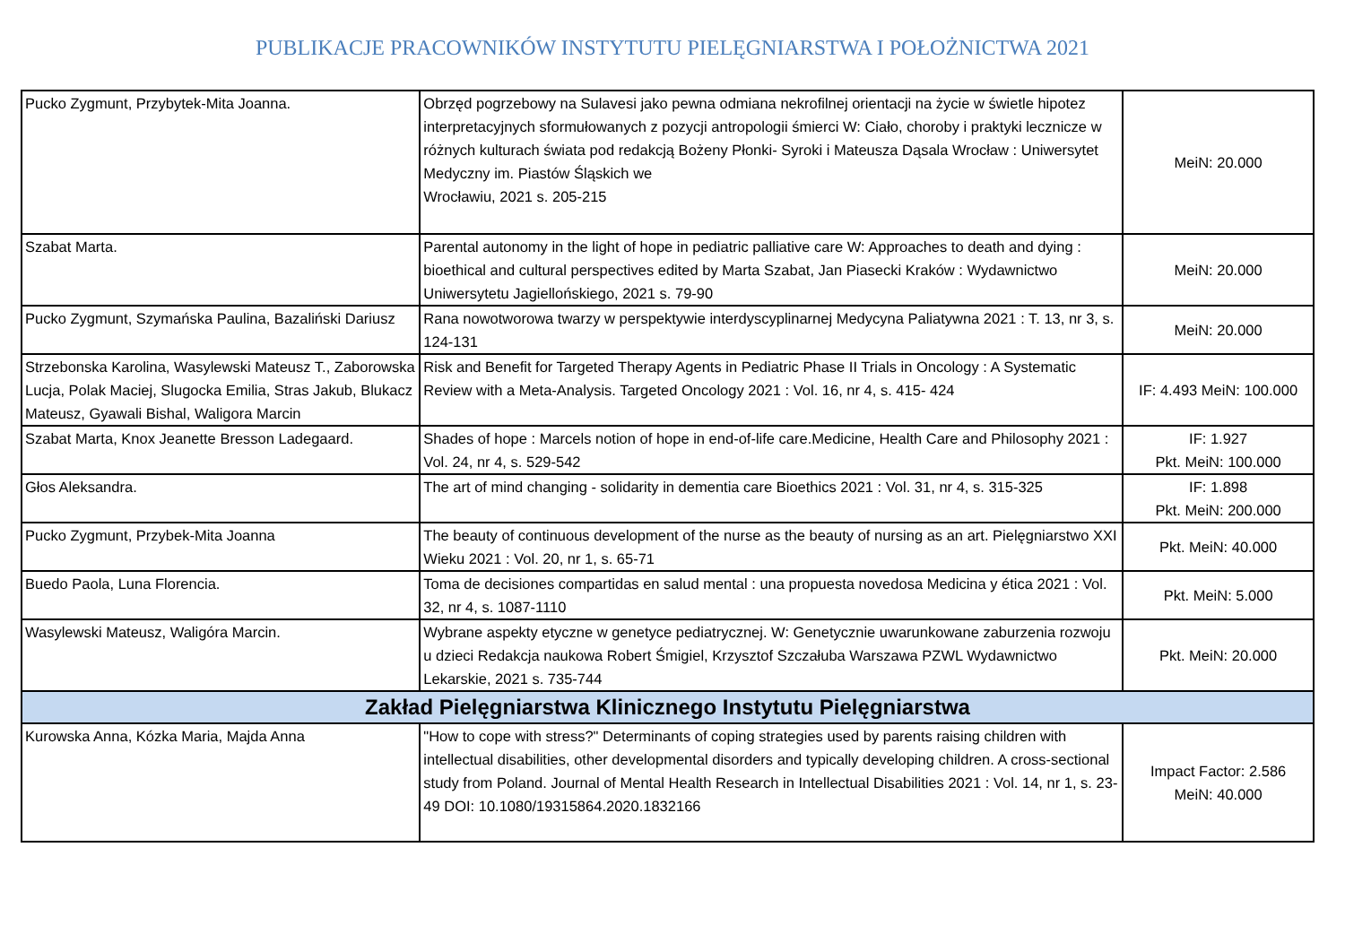PUBLIKACJE PRACOWNIKÓW INSTYTUTU PIELĘGNIARSTWA I POŁOŻNICTWA 2021
| Pucko Zygmunt, Przybytek-Mita Joanna. | Obrzęd pogrzebowy na Sulavesi jako pewna odmiana nekrofilnej orientacji na życie w świetle hipotez interpretacyjnych sformułowanych z pozycji antropologii śmierci W: Ciało, choroby i praktyki lecznicze w różnych kulturach świata pod redakcją Bożeny Płonki- Syroki i Mateusza Dąsala Wrocław : Uniwersytet Medyczny im. Piastów Śląskich we Wrocławiu, 2021 s. 205-215 | MeiN: 20.000 |
| Szabat Marta. | Parental autonomy in the light of hope in pediatric palliative care W: Approaches to death and dying : bioethical and cultural perspectives edited by Marta Szabat, Jan Piasecki Kraków : Wydawnictwo Uniwersytetu Jagiellońskiego, 2021 s. 79-90 | MeiN: 20.000 |
| Pucko Zygmunt, Szymańska Paulina, Bazaliński Dariusz | Rana nowotworowa twarzy w perspektywie interdyscyplinarnej Medycyna Paliatywna 2021 : T. 13, nr 3, s. 124-131 | MeiN: 20.000 |
| Strzebonska Karolina, Wasylewski Mateusz T., Zaborowska Lucja, Polak Maciej, Slugocka Emilia, Stras Jakub, Blukacz Mateusz, Gyawali Bishal, Waligora Marcin | Risk and Benefit for Targeted Therapy Agents in Pediatric Phase II Trials in Oncology : A Systematic Review with a Meta-Analysis. Targeted Oncology 2021 : Vol. 16, nr 4, s. 415- 424 | IF: 4.493 MeiN: 100.000 |
| Szabat Marta, Knox Jeanette Bresson Ladegaard. | Shades of hope : Marcels notion of hope in end-of-life care.Medicine, Health Care and Philosophy 2021 : Vol. 24, nr 4, s. 529-542 | IF: 1.927 Pkt. MeiN: 100.000 |
| Głos Aleksandra. | The art of mind changing - solidarity in dementia care Bioethics 2021 : Vol. 31, nr 4, s. 315-325 | IF: 1.898 Pkt. MeiN: 200.000 |
| Pucko Zygmunt, Przybek-Mita Joanna | The beauty of continuous development of the nurse as the beauty of nursing as an art. Pielęgniarstwo XXI Wieku 2021 : Vol. 20, nr 1, s. 65-71 | Pkt. MeiN: 40.000 |
| Buedo Paola, Luna Florencia. | Toma de decisiones compartidas en salud mental : una propuesta novedosa Medicina y ética 2021 : Vol. 32, nr 4, s. 1087-1110 | Pkt. MeiN: 5.000 |
| Wasylewski Mateusz, Waligóra Marcin. | Wybrane aspekty etyczne w genetyce pediatrycznej. W: Genetycznie uwarunkowane zaburzenia rozwoju u dzieci Redakcja naukowa Robert Śmigiel, Krzysztof Szczałuba Warszawa PZWL Wydawnictwo Lekarskie, 2021 s. 735-744 | Pkt. MeiN: 20.000 |
| Zakład Pielęgniarstwa Klinicznego Instytutu Pielęgniarstwa | | |
| Kurowska Anna, Kózka Maria, Majda Anna | "How to cope with stress?" Determinants of coping strategies used by parents raising children with intellectual disabilities, other developmental disorders and typically developing children. A cross-sectional study from Poland. Journal of Mental Health Research in Intellectual Disabilities 2021 : Vol. 14, nr 1, s. 23-49 DOI: 10.1080/19315864.2020.1832166 | Impact Factor: 2.586 MeiN: 40.000 |